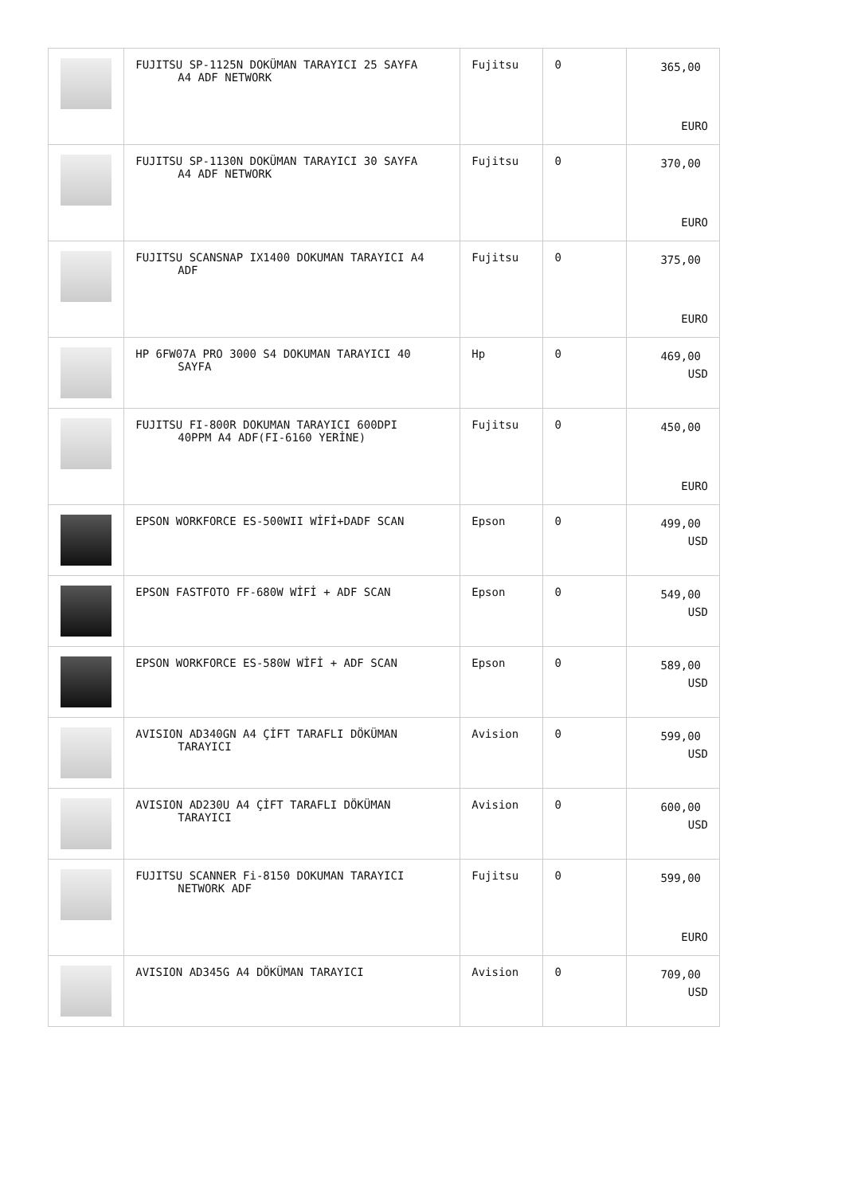| | FUJITSU SP-1125N DOKÜMAN TARAYICI 25 SAYFA A4 ADF NETWORK | Fujitsu | 0 | 365,00 EURO |
| | FUJITSU SP-1130N DOKÜMAN TARAYICI 30 SAYFA A4 ADF NETWORK | Fujitsu | 0 | 370,00 EURO |
| | FUJITSU SCANSNAP IX1400 DOKUMAN TARAYICI A4 ADF | Fujitsu | 0 | 375,00 EURO |
| | HP 6FW07A PRO 3000 S4 DOKUMAN TARAYICI 40 SAYFA | Hp | 0 | 469,00 USD |
| | FUJITSU FI-800R DOKUMAN TARAYICI 600DPI 40PPM A4 ADF(FI-6160 YERİNE) | Fujitsu | 0 | 450,00 EURO |
| | EPSON WORKFORCE ES-500WII WİFİ+DADF SCAN | Epson | 0 | 499,00 USD |
| | EPSON FASTFOTO FF-680W WİFİ + ADF SCAN | Epson | 0 | 549,00 USD |
| | EPSON WORKFORCE ES-580W WİFİ + ADF SCAN | Epson | 0 | 589,00 USD |
| | AVISION AD340GN A4 ÇİFT TARAFLI DÖKÜMAN TARAYICI | Avision | 0 | 599,00 USD |
| | AVISION AD230U A4 ÇİFT TARAFLI DÖKÜMAN TARAYICI | Avision | 0 | 600,00 USD |
| | FUJITSU SCANNER Fi-8150 DOKUMAN TARAYICI NETWORK ADF | Fujitsu | 0 | 599,00 EURO |
| | AVISION AD345G A4 DÖKÜMAN TARAYICI | Avision | 0 | 709,00 USD |